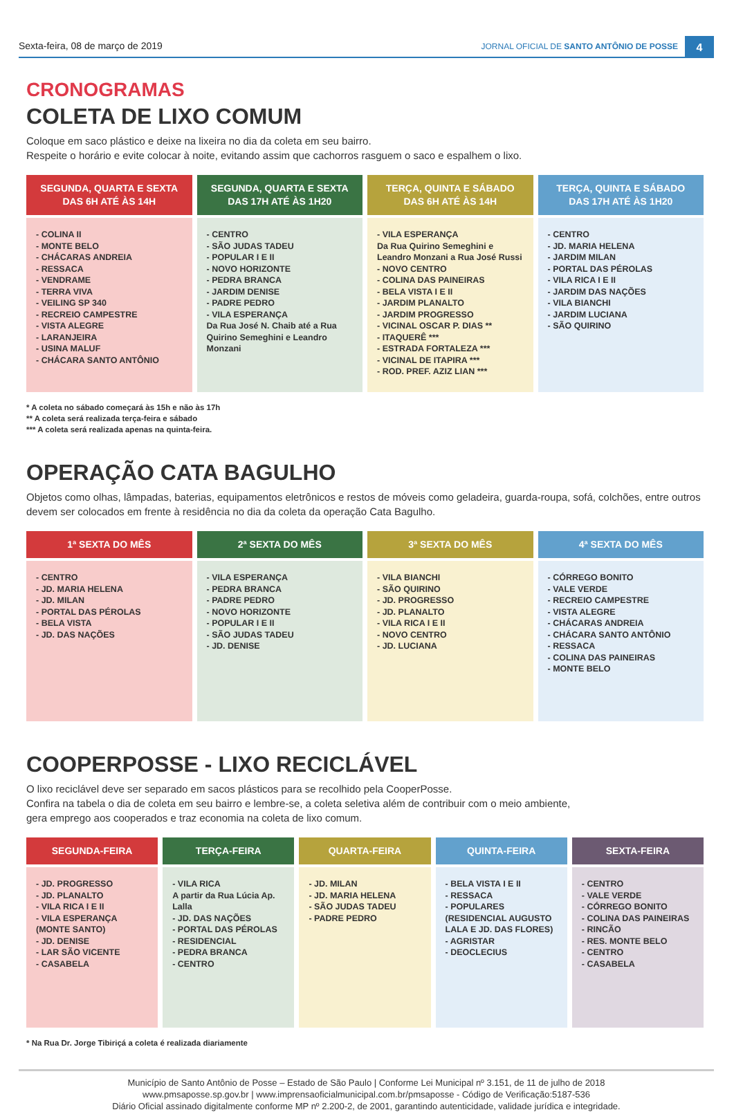Sexta-feira, 08 de março de 2019 JORNAL OFICIAL DE SANTO ANTÔNIO DE POSSE 4
CRONOGRAMAS
COLETA DE LIXO COMUM
Coloque em saco plástico e deixe na lixeira no dia da coleta em seu bairro.
Respeite o horário e evite colocar à noite, evitando assim que cachorros rasguem o saco e espalhem o lixo.
| SEGUNDA, QUARTA E SEXTA DAS 6H ATÉ ÀS 14H | SEGUNDA, QUARTA E SEXTA DAS 17H ATÉ ÀS 1H20 | TERÇA, QUINTA E SÁBADO DAS 6H ATÉ ÀS 14H | TERÇA, QUINTA E SÁBADO DAS 17H ATÉ ÀS 1H20 |
| --- | --- | --- | --- |
| - COLINA II - MONTE BELO - CHÁCARAS ANDREIA - RESSACA - VENDRAME - TERRA VIVA - VEILING SP 340 - RECREIO CAMPESTRE - VISTA ALEGRE - LARANJEIRA - USINA MALUF - CHÁCARA SANTO ANTÔNIO | - CENTRO - SÃO JUDAS TADEU - POPULAR I E II - NOVO HORIZONTE - PEDRA BRANCA - JARDIM DENISE - PADRE PEDRO - VILA ESPERANÇA Da Rua José N. Chaib até a Rua Quirino Semeghini e Leandro Monzani | - VILA ESPERANÇA Da Rua Quirino Semeghini e Leandro Monzani a Rua José Russi - NOVO CENTRO - COLINA DAS PAINEIRAS - BELA VISTA I E II - JARDIM PLANALTO - JARDIM PROGRESSO - VICINAL OSCAR P. DIAS ** - ITAQUERÊ *** - ESTRADA FORTALEZA *** - VICINAL DE ITAPIRA *** - ROD. PREF. AZIZ LIAN *** | - CENTRO - JD. MARIA HELENA - JARDIM MILAN - PORTAL DAS PÉROLAS - VILA RICA I E II - JARDIM DAS NAÇÕES - VILA BIANCHI - JARDIM LUCIANA - SÃO QUIRINO |
* A coleta no sábado começará às 15h e não às 17h
** A coleta será realizada terça-feira e sábado
*** A coleta será realizada apenas na quinta-feira.
OPERAÇÃO CATA BAGULHO
Objetos como olhas, lâmpadas, baterias, equipamentos eletrônicos e restos de móveis como geladeira, guarda-roupa, sofá, colchões, entre outros devem ser colocados em frente à residência no dia da coleta da operação Cata Bagulho.
| 1ª SEXTA DO MÊS | 2ª SEXTA DO MÊS | 3ª SEXTA DO MÊS | 4ª SEXTA DO MÊS |
| --- | --- | --- | --- |
| - CENTRO - JD. MARIA HELENA - JD. MILAN - PORTAL DAS PÉROLAS - BELA VISTA - JD. DAS NAÇÕES | - VILA ESPERANÇA - PEDRA BRANCA - PADRE PEDRO - NOVO HORIZONTE - POPULAR I E II - SÃO JUDAS TADEU - JD. DENISE | - VILA BIANCHI - SÃO QUIRINO - JD. PROGRESSO - JD. PLANALTO - VILA RICA I E II - NOVO CENTRO - JD. LUCIANA | - CÓRREGO BONITO - VALE VERDE - RECREIO CAMPESTRE - VISTA ALEGRE - CHÁCARAS ANDREIA - CHÁCARA SANTO ANTÔNIO - RESSACA - COLINA DAS PAINEIRAS - MONTE BELO |
COOPERPOSSE - LIXO RECICLÁVEL
O lixo reciclável deve ser separado em sacos plásticos para se recolhido pela CooperPosse.
Confira na tabela o dia de coleta em seu bairro e lembre-se, a coleta seletiva além de contribuir com o meio ambiente,
gera emprego aos cooperados e traz economia na coleta de lixo comum.
| SEGUNDA-FEIRA | TERÇA-FEIRA | QUARTA-FEIRA | QUINTA-FEIRA | SEXTA-FEIRA |
| --- | --- | --- | --- | --- |
| - JD. PROGRESSO - JD. PLANALTO - VILA RICA I E II - VILA ESPERANÇA (MONTE SANTO) - JD. DENISE - LAR SÃO VICENTE - CASABELA | - VILA RICA A partir da Rua Lúcia Ap. Lalla - JD. DAS NAÇÕES - PORTAL DAS PÉROLAS - RESIDENCIAL - PEDRA BRANCA - CENTRO | - JD. MILAN - JD. MARIA HELENA - SÃO JUDAS TADEU - PADRE PEDRO | - BELA VISTA I E II - RESSACA - POPULARES (RESIDENCIAL AUGUSTO LALA E JD. DAS FLORES) - AGRISTAR - DEOCLECIUS | - CENTRO - VALE VERDE - CÓRREGO BONITO - COLINA DAS PAINEIRAS - RINCÃO - RES. MONTE BELO - CENTRO - CASABELA |
* Na Rua Dr. Jorge Tibiriçá a coleta é realizada diariamente
Município de Santo Antônio de Posse – Estado de São Paulo | Conforme Lei Municipal nº 3.151, de 11 de julho de 2018
www.pmsaposse.sp.gov.br | www.imprensaoficialmunicipal.com.br/pmsaposse - Código de Verificação:5187-536
Diário Oficial assinado digitalmente conforme MP nº 2.200-2, de 2001, garantindo autenticidade, validade jurídica e integridade.